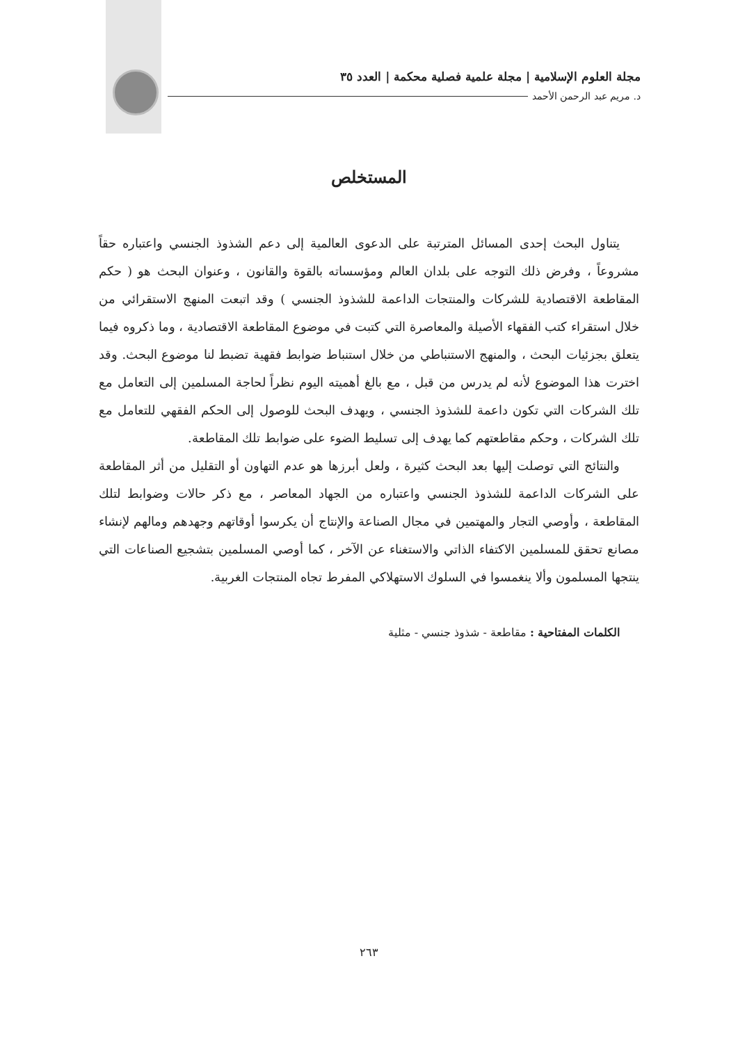مجلة العلوم الإسلامية | مجلة علمية فصلية محكمة | العدد ٣٥
د. مريم عبد الرحمن الأحمد
المستخلص
يتناول البحث إحدى المسائل المترتبة على الدعوى العالمية إلى دعم الشذوذ الجنسي واعتباره حقاً مشروعاً ، وفرض ذلك التوجه على بلدان العالم ومؤسساته بالقوة والقانون ، وعنوان البحث هو ( حكم المقاطعة الاقتصادية للشركات والمنتجات الداعمة للشذوذ الجنسي ) وقد اتبعت المنهج الاستقرائي من خلال استقراء كتب الفقهاء الأصيلة والمعاصرة التي كتبت في موضوع المقاطعة الاقتصادية ، وما ذكروه فيما يتعلق بجزئيات البحث ، والمنهج الاستنباطي من خلال استنباط ضوابط فقهية تضبط لنا موضوع البحث. وقد اخترت هذا الموضوع لأنه لم يدرس من قبل ، مع بالغ أهميته اليوم نظراً لحاجة المسلمين إلى التعامل مع تلك الشركات التي تكون داعمة للشذوذ الجنسي ، ويهدف البحث للوصول إلى الحكم الفقهي للتعامل مع تلك الشركات ، وحكم مقاطعتهم كما يهدف إلى تسليط الضوء على ضوابط تلك المقاطعة.
والنتائج التي توصلت إليها بعد البحث كثيرة ، ولعل أبرزها هو عدم التهاون أو التقليل من أثر المقاطعة على الشركات الداعمة للشذوذ الجنسي واعتباره من الجهاد المعاصر ، مع ذكر حالات وضوابط لتلك المقاطعة ، وأوصي التجار والمهتمين في مجال الصناعة والإنتاج أن يكرسوا أوقاتهم وجهدهم ومالهم لإنشاء مصانع تحقق للمسلمين الاكتفاء الذاتي والاستغناء عن الآخر ، كما أوصي المسلمين بتشجيع الصناعات التي ينتجها المسلمون وألا ينغمسوا في السلوك الاستهلاكي المفرط تجاه المنتجات الغربية.
الكلمات المفتاحية : مقاطعة - شذوذ جنسي - مثلية
٢٦٣